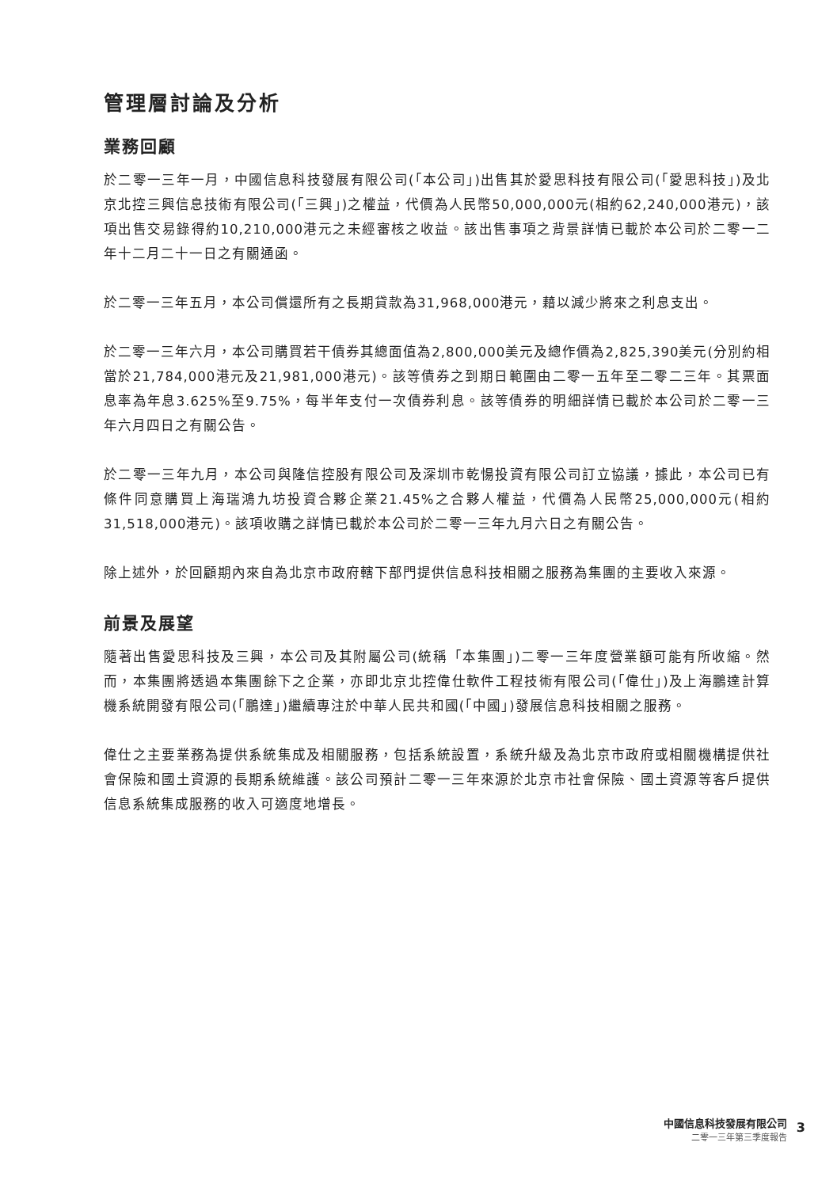管理層討論及分析
業務回顧
於二零一三年一月，中國信息科技發展有限公司(「本公司」)出售其於愛思科技有限公司(「愛思科技」)及北京北控三興信息技術有限公司(「三興」)之權益，代價為人民幣50,000,000元(相約62,240,000港元)，該項出售交易錄得約10,210,000港元之未經審核之收益。該出售事項之背景詳情已載於本公司於二零一二年十二月二十一日之有關通函。
於二零一三年五月，本公司償還所有之長期貸款為31,968,000港元，藉以減少將來之利息支出。
於二零一三年六月，本公司購買若干債券其總面值為2,800,000美元及總作價為2,825,390美元(分別約相當於21,784,000港元及21,981,000港元)。該等債券之到期日範圍由二零一五年至二零二三年。其票面息率為年息3.625%至9.75%，每半年支付一次債券利息。該等債券的明細詳情已載於本公司於二零一三年六月四日之有關公告。
於二零一三年九月，本公司與隆信控股有限公司及深圳市乾愓投資有限公司訂立協議，據此，本公司已有條件同意購買上海瑞鴻九坊投資合夥企業21.45%之合夥人權益，代價為人民幣25,000,000元(相約31,518,000港元)。該項收購之詳情已載於本公司於二零一三年九月六日之有關公告。
除上述外，於回顧期內來自為北京市政府轄下部門提供信息科技相關之服務為集團的主要收入來源。
前景及展望
隨著出售愛思科技及三興，本公司及其附屬公司(統稱「本集團」)二零一三年度營業額可能有所收縮。然而，本集團將透過本集團餘下之企業，亦即北京北控偉仕軟件工程技術有限公司(「偉仕」)及上海鵬達計算機系統開發有限公司(「鵬達」)繼續專注於中華人民共和國(「中國」)發展信息科技相關之服務。
偉仕之主要業務為提供系統集成及相關服務，包括系統設置，系統升級及為北京市政府或相關機構提供社會保險和國土資源的長期系統維護。該公司預計二零一三年來源於北京市社會保險、國土資源等客戶提供信息系統集成服務的收入可適度地增長。
中國信息科技發展有限公司
二零一三年第三季度報告
3